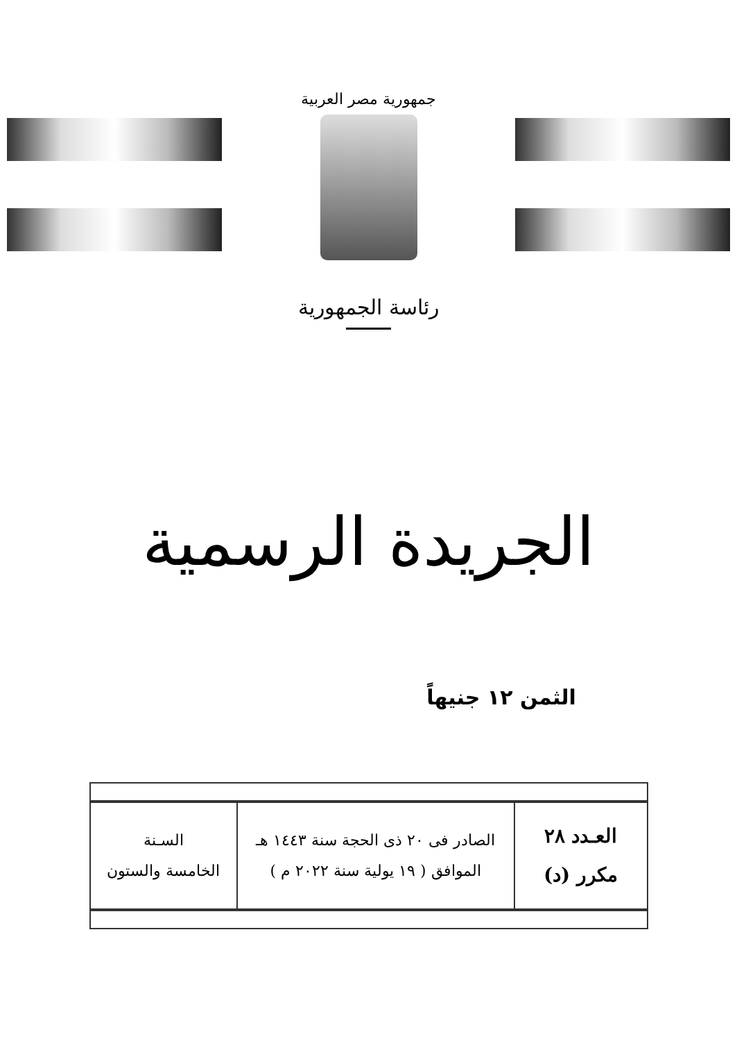جمهورية مصر العربية
رئاسة الجمهورية
الجريدة الرسمية
الثمن ١٢ جنيهاً
| العـدد ٢٨ مكرر (د) | الصادر فى ٢٠ ذى الحجة سنة ١٤٤٣ هـ الموافق ( ١٩ يولية سنة ٢٠٢٢ م ) | السـنة الخامسة والستون |